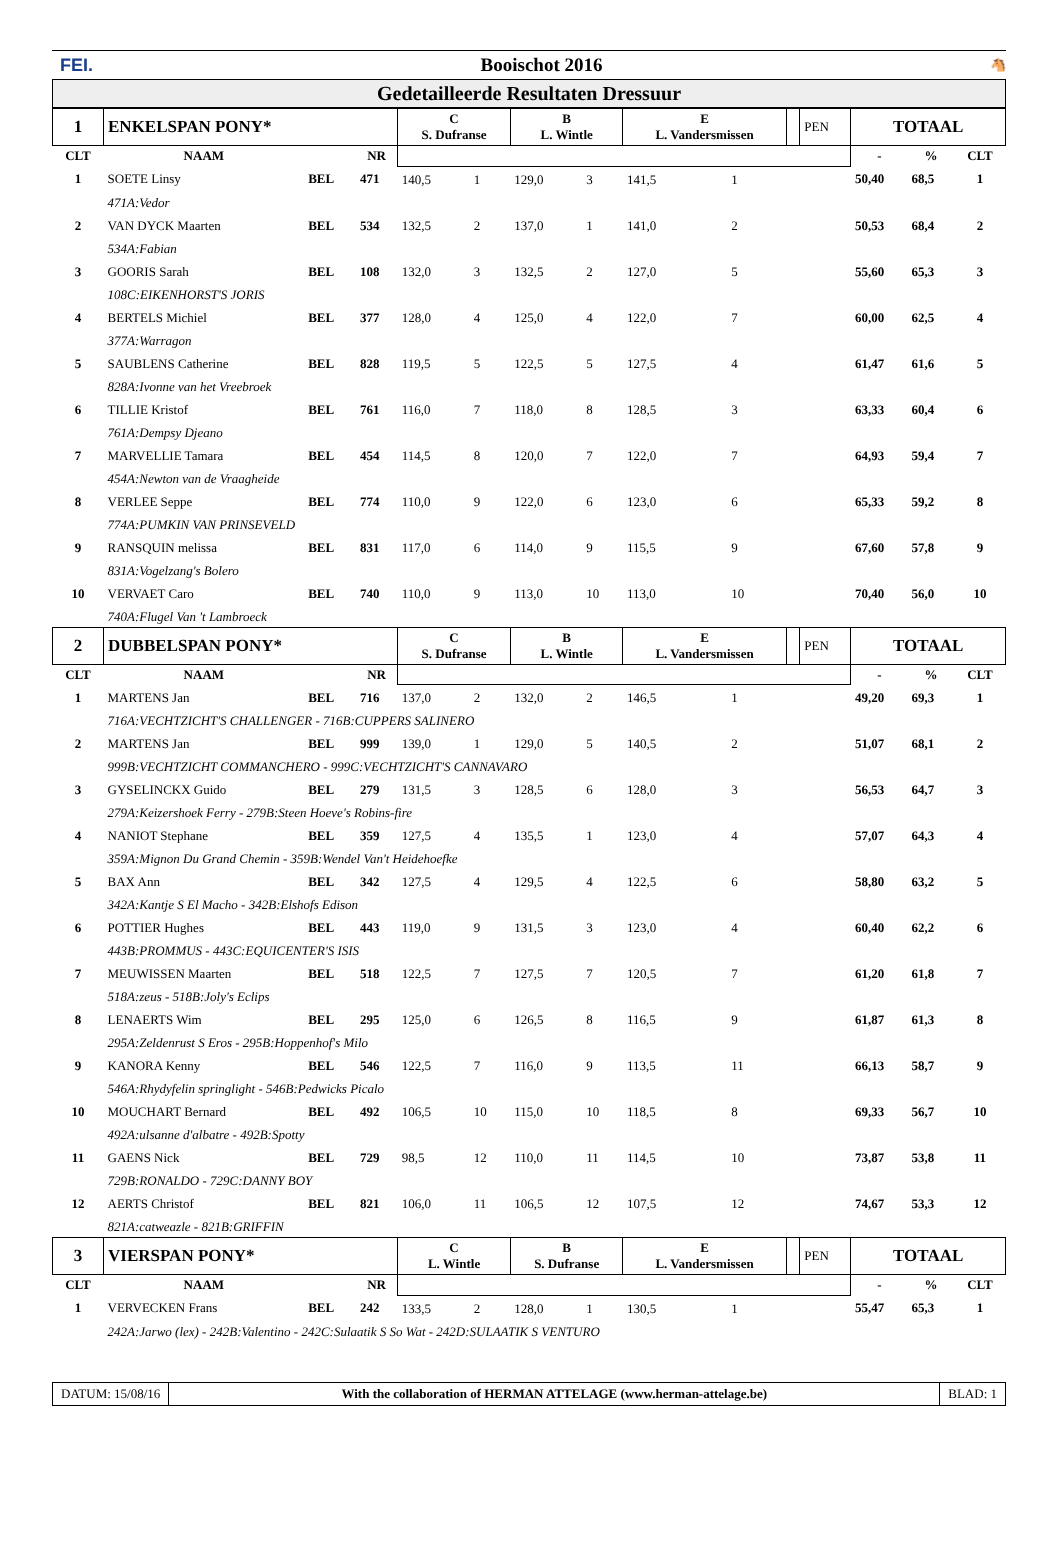FEI. Booischot 2016 🐴
Gedetailleerde Resultaten Dressuur
| 1 | ENKELSPAN PONY* | | | C S. Dufranse | | B L. Wintle | | E L. Vandersmissen | | | PEN | TOTAAL | | |
| CLT | NAAM | | NR | | | | | | | | | - | % | CLT |
| 1 | SOETE Linsy | BEL | 471 | 140,5 | 1 | 129,0 | 3 | 141,5 | 1 | | | 50,40 | 68,5 | 1 |
| | 471A:Vedor | | | | | | | | | | | | | |
| 2 | VAN DYCK Maarten | BEL | 534 | 132,5 | 2 | 137,0 | 1 | 141,0 | 2 | | | 50,53 | 68,4 | 2 |
| | 534A:Fabian | | | | | | | | | | | | | |
| 3 | GOORIS Sarah | BEL | 108 | 132,0 | 3 | 132,5 | 2 | 127,0 | 5 | | | 55,60 | 65,3 | 3 |
| | 108C:EIKENHORST'S JORIS | | | | | | | | | | | | | |
| 4 | BERTELS Michiel | BEL | 377 | 128,0 | 4 | 125,0 | 4 | 122,0 | 7 | | | 60,00 | 62,5 | 4 |
| | 377A:Warragon | | | | | | | | | | | | | |
| 5 | SAUBLENS Catherine | BEL | 828 | 119,5 | 5 | 122,5 | 5 | 127,5 | 4 | | | 61,47 | 61,6 | 5 |
| | 828A:Ivonne van het Vreebroek | | | | | | | | | | | | | |
| 6 | TILLIE Kristof | BEL | 761 | 116,0 | 7 | 118,0 | 8 | 128,5 | 3 | | | 63,33 | 60,4 | 6 |
| | 761A:Dempsy Djeano | | | | | | | | | | | | | |
| 7 | MARVELLIE Tamara | BEL | 454 | 114,5 | 8 | 120,0 | 7 | 122,0 | 7 | | | 64,93 | 59,4 | 7 |
| | 454A:Newton van de Vraagheide | | | | | | | | | | | | | |
| 8 | VERLEE Seppe | BEL | 774 | 110,0 | 9 | 122,0 | 6 | 123,0 | 6 | | | 65,33 | 59,2 | 8 |
| | 774A:PUMKIN VAN PRINSEVELD | | | | | | | | | | | | | |
| 9 | RANSQUIN melissa | BEL | 831 | 117,0 | 6 | 114,0 | 9 | 115,5 | 9 | | | 67,60 | 57,8 | 9 |
| | 831A:Vogelzang's Bolero | | | | | | | | | | | | | |
| 10 | VERVAET Caro | BEL | 740 | 110,0 | 9 | 113,0 | 10 | 113,0 | 10 | | | 70,40 | 56,0 | 10 |
| | 740A:Flugel Van 't Lambroeck | | | | | | | | | | | | | |
| 2 | DUBBELSPAN PONY* | | | C S. Dufranse | | B L. Wintle | | E L. Vandersmissen | | | PEN | TOTAAL | | |
| CLT | NAAM | | NR | | | | | | | | | - | % | CLT |
| 1 | MARTENS Jan | BEL | 716 | 137,0 | 2 | 132,0 | 2 | 146,5 | 1 | | | 49,20 | 69,3 | 1 |
| | 716A:VECHTZICHT'S CHALLENGER - 716B:CUPPERS SALINERO | | | | | | | | | | | | | |
| 2 | MARTENS Jan | BEL | 999 | 139,0 | 1 | 129,0 | 5 | 140,5 | 2 | | | 51,07 | 68,1 | 2 |
| | 999B:VECHTZICHT COMMANCHERO - 999C:VECHTZICHT'S CANNAVARO | | | | | | | | | | | | | |
| 3 | GYSELINCKX Guido | BEL | 279 | 131,5 | 3 | 128,5 | 6 | 128,0 | 3 | | | 56,53 | 64,7 | 3 |
| | 279A:Keizershoek Ferry - 279B:Steen Hoeve's Robins-fire | | | | | | | | | | | | | |
| 4 | NANIOT Stephane | BEL | 359 | 127,5 | 4 | 135,5 | 1 | 123,0 | 4 | | | 57,07 | 64,3 | 4 |
| | 359A:Mignon Du Grand Chemin - 359B:Wendel Van't Heidehoefke | | | | | | | | | | | | | |
| 5 | BAX Ann | BEL | 342 | 127,5 | 4 | 129,5 | 4 | 122,5 | 6 | | | 58,80 | 63,2 | 5 |
| | 342A:Kantje S El Macho - 342B:Elshofs Edison | | | | | | | | | | | | | |
| 6 | POTTIER Hughes | BEL | 443 | 119,0 | 9 | 131,5 | 3 | 123,0 | 4 | | | 60,40 | 62,2 | 6 |
| | 443B:PROMMUS - 443C:EQUICENTER'S ISIS | | | | | | | | | | | | | |
| 7 | MEUWISSEN Maarten | BEL | 518 | 122,5 | 7 | 127,5 | 7 | 120,5 | 7 | | | 61,20 | 61,8 | 7 |
| | 518A:zeus - 518B:Joly's Eclips | | | | | | | | | | | | | |
| 8 | LENAERTS Wim | BEL | 295 | 125,0 | 6 | 126,5 | 8 | 116,5 | 9 | | | 61,87 | 61,3 | 8 |
| | 295A:Zeldenrust S Eros - 295B:Hoppenhof's Milo | | | | | | | | | | | | | |
| 9 | KANORA Kenny | BEL | 546 | 122,5 | 7 | 116,0 | 9 | 113,5 | 11 | | | 66,13 | 58,7 | 9 |
| | 546A:Rhydyfelin springlight - 546B:Pedwicks Picalo | | | | | | | | | | | | | |
| 10 | MOUCHART Bernard | BEL | 492 | 106,5 | 10 | 115,0 | 10 | 118,5 | 8 | | | 69,33 | 56,7 | 10 |
| | 492A:ulsanne d'albatre - 492B:Spotty | | | | | | | | | | | | | |
| 11 | GAENS Nick | BEL | 729 | 98,5 | 12 | 110,0 | 11 | 114,5 | 10 | | | 73,87 | 53,8 | 11 |
| | 729B:RONALDO - 729C:DANNY BOY | | | | | | | | | | | | | |
| 12 | AERTS Christof | BEL | 821 | 106,0 | 11 | 106,5 | 12 | 107,5 | 12 | | | 74,67 | 53,3 | 12 |
| | 821A:catweazle - 821B:GRIFFIN | | | | | | | | | | | | | |
| 3 | VIERSPAN PONY* | | | C L. Wintle | | B S. Dufranse | | E L. Vandersmissen | | | PEN | TOTAAL | | |
| CLT | NAAM | | NR | | | | | | | | | - | % | CLT |
| 1 | VERVECKEN Frans | BEL | 242 | 133,5 | 2 | 128,0 | 1 | 130,5 | 1 | | | 55,47 | 65,3 | 1 |
| | 242A:Jarwo (lex) - 242B:Valentino - 242C:Sulaatik S So Wat - 242D:SULAATIK S VENTURO | | | | | | | | | | | | | |
DATUM: 15/08/16 With the collaboration of HERMAN ATTELAGE (www.herman-attelage.be)
BLAD: 1